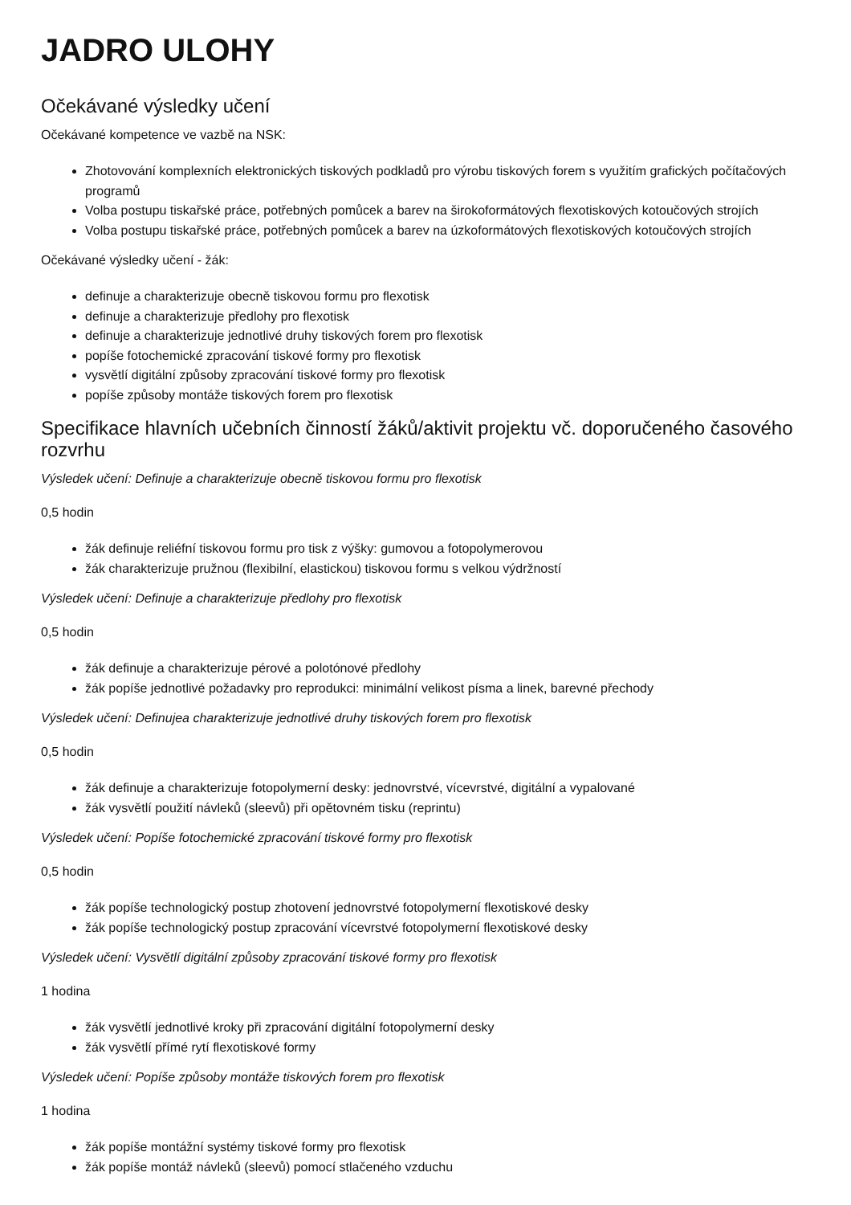JADRO ULOHY
Očekávané výsledky učení
Očekávané kompetence ve vazbě na NSK:
Zhotovování komplexních elektronických tiskových podkladů pro výrobu tiskových forem s využitím grafických počítačových programů
Volba postupu tiskařské práce, potřebných pomůcek a barev na širokoformátových flexotiskových kotoučových strojích
Volba postupu tiskařské práce, potřebných pomůcek a barev na úzkoformátových flexotiskových kotoučových strojích
Očekávané výsledky učení - žák:
definuje a charakterizuje obecně tiskovou formu pro flexotisk
definuje a charakterizuje předlohy pro flexotisk
definuje a charakterizuje jednotlivé druhy tiskových forem pro flexotisk
popíše fotochemické zpracování tiskové formy pro flexotisk
vysvětlí digitální způsoby zpracování tiskové formy pro flexotisk
popíše způsoby montáže tiskových forem pro flexotisk
Specifikace hlavních učebních činností žáků/aktivit projektu vč. doporučeného časového rozvrhu
Výsledek učení: Definuje a charakterizuje obecně tiskovou formu pro flexotisk
0,5 hodin
žák definuje reliéfní tiskovou formu pro tisk z výšky: gumovou a fotopolymerovou
žák charakterizuje pružnou (flexibilní, elastickou) tiskovou formu s velkou výdržností
Výsledek učení: Definuje a charakterizuje předlohy pro flexotisk
0,5 hodin
žák definuje a charakterizuje pérové a polotónové předlohy
žák popíše jednotlivé požadavky pro reprodukci: minimální velikost písma a linek, barevné přechody
Výsledek učení: Definujea charakterizuje jednotlivé druhy tiskových forem pro flexotisk
0,5 hodin
žák definuje a charakterizuje fotopolymerní desky: jednovrstvé, vícevrstvé, digitální a vypalované
žák vysvětlí použití návleků (sleevů) při opětovném tisku (reprintu)
Výsledek učení: Popíše fotochemické zpracování tiskové formy pro flexotisk
0,5 hodin
žák popíše technologický postup zhotovení jednovrstvé fotopolymerní flexotiskové desky
žák popíše technologický postup zpracování vícevrstvé fotopolymerní flexotiskové desky
Výsledek učení: Vysvětlí digitální způsoby zpracování tiskové formy pro flexotisk
1 hodina
žák vysvětlí jednotlivé kroky při zpracování digitální fotopolymerní desky
žák vysvětlí přímé rytí flexotiskové formy
Výsledek učení: Popíše způsoby montáže tiskových forem pro flexotisk
1 hodina
žák popíše montážní systémy tiskové formy pro flexotisk
žák popíše montáž návleků (sleevů) pomocí stlačeného vzduchu